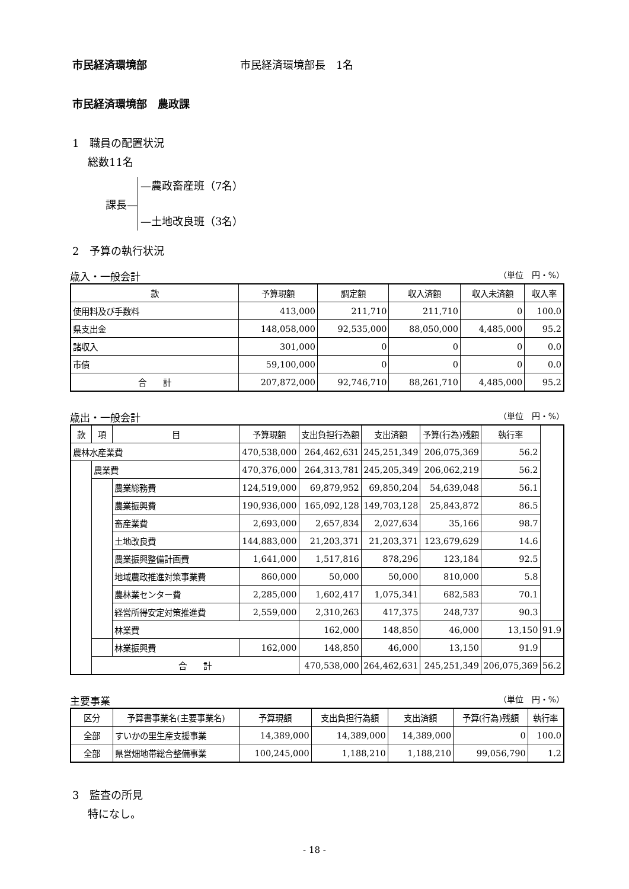市民経済環境部 市民経済環境部長　1名
市民経済環境部　農政課
1　職員の配置状況
総数11名
課長—
—農政畜産班（7名）
—土地改良班（3名）
2　予算の執行状況
歳入・一般会計 （単位　円・%）
| 款 | 予算現額 | 調定額 | 収入済額 | 収入未済額 | 収入率 |
| --- | --- | --- | --- | --- | --- |
| 使用料及び手数料 | 413,000 | 211,710 | 211,710 | 0 | 100.0 |
| 県支出金 | 148,058,000 | 92,535,000 | 88,050,000 | 4,485,000 | 95.2 |
| 諸収入 | 301,000 | 0 | 0 | 0 | 0.0 |
| 市債 | 59,100,000 | 0 | 0 | 0 | 0.0 |
| 合 計 | 207,872,000 | 92,746,710 | 88,261,710 | 4,485,000 | 95.2 |
歳出・一般会計 （単位　円・%）
| 款 | 項 | 目 | 予算現額 | 支出負担行為額 | 支出済額 | 予算(行為)残額 | 執行率 | |
| --- | --- | --- | --- | --- | --- | --- | --- | --- |
| 農林水産業費 | | | 470,538,000 | 264,462,631 | 245,251,349 | 206,075,369 | 56.2 | |
| | 農業費 | | 470,376,000 | 264,313,781 | 245,205,349 | 206,062,219 | 56.2 | |
| | | 農業総務費 | 124,519,000 | 69,879,952 | 69,850,204 | 54,639,048 | 56.1 | |
| | | 農業振興費 | 190,936,000 | 165,092,128 | 149,703,128 | 25,843,872 | 86.5 | |
| | | 畜産業費 | 2,693,000 | 2,657,834 | 2,027,634 | 35,166 | 98.7 | |
| | | 土地改良費 | 144,883,000 | 21,203,371 | 21,203,371 | 123,679,629 | 14.6 | |
| | | 農業振興整備計画費 | 1,641,000 | 1,517,816 | 878,296 | 123,184 | 92.5 | |
| | | 地域農政推進対策事業費 | 860,000 | 50,000 | 50,000 | 810,000 | 5.8 | |
| | | 農林業センター費 | 2,285,000 | 1,602,417 | 1,075,341 | 682,583 | 70.1 | |
| | | 経営所得安定対策推進費 | 2,559,000 | 2,310,263 | 417,375 | 248,737 | 90.3 | |
| | | 林業費 | | 162,000 | 148,850 | 46,000 | 13,150 | 91.9 |
| | | 林業振興費 | 162,000 | 148,850 | 46,000 | 13,150 | 91.9 | |
| | 合 計 | | | 470,538,000 | 264,462,631 | 245,251,349 | 206,075,369 | 56.2 |
主要事業 （単位　円・%）
| 区分 | 予算書事業名(主要事業名) | 予算現額 | 支出負担行為額 | 支出済額 | 予算(行為)残額 | 執行率 |
| --- | --- | --- | --- | --- | --- | --- |
| 全部 | すいかの里生産支援事業 | 14,389,000 | 14,389,000 | 14,389,000 | 0 | 100.0 |
| 全部 | 県営畑地帯総合整備事業 | 100,245,000 | 1,188,210 | 1,188,210 | 99,056,790 | 1.2 |
3　監査の所見
特になし。
- 18 -